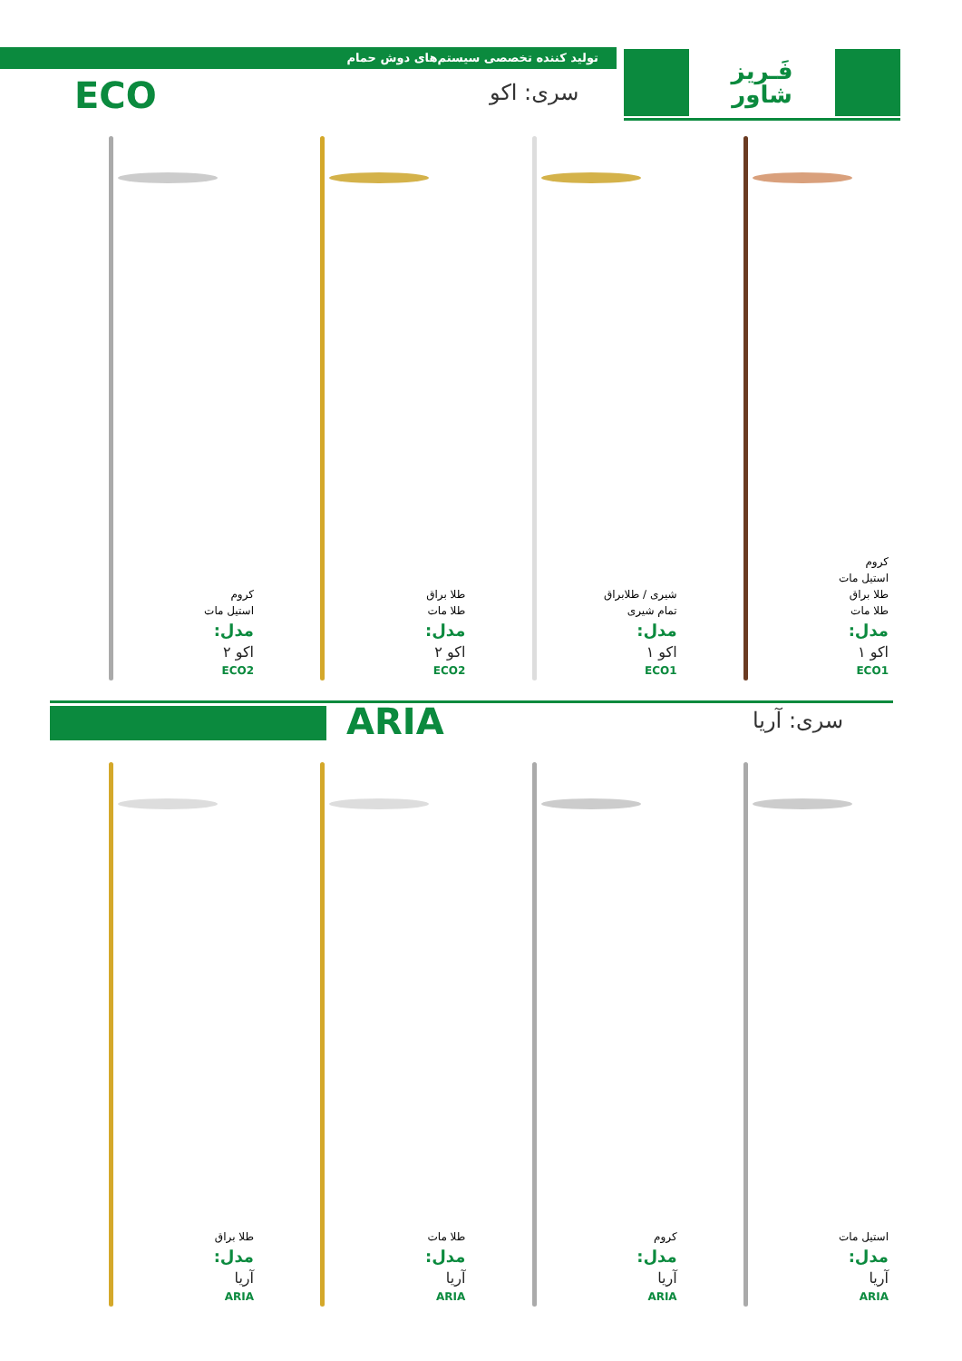تولید کننده تخصصی سیستم‌های دوش حمام
فَـریز
شاور
ECO سری: اکو
کروم
استیل مات
طلا براق
طلا مات
مدل:
اکو ۱
ECO1
شیری / طلابراق
تمام شیری
مدل:
اکو ۱
ECO1
طلا براق
طلا مات
مدل:
اکو ۲
ECO2
کروم
استیل مات
مدل:
اکو ۲
ECO2
ARIA سری: آریا
استیل مات
مدل:
آریا
ARIA
کروم
مدل:
آریا
ARIA
طلا مات
مدل:
آریا
ARIA
طلا براق
مدل:
آریا
ARIA